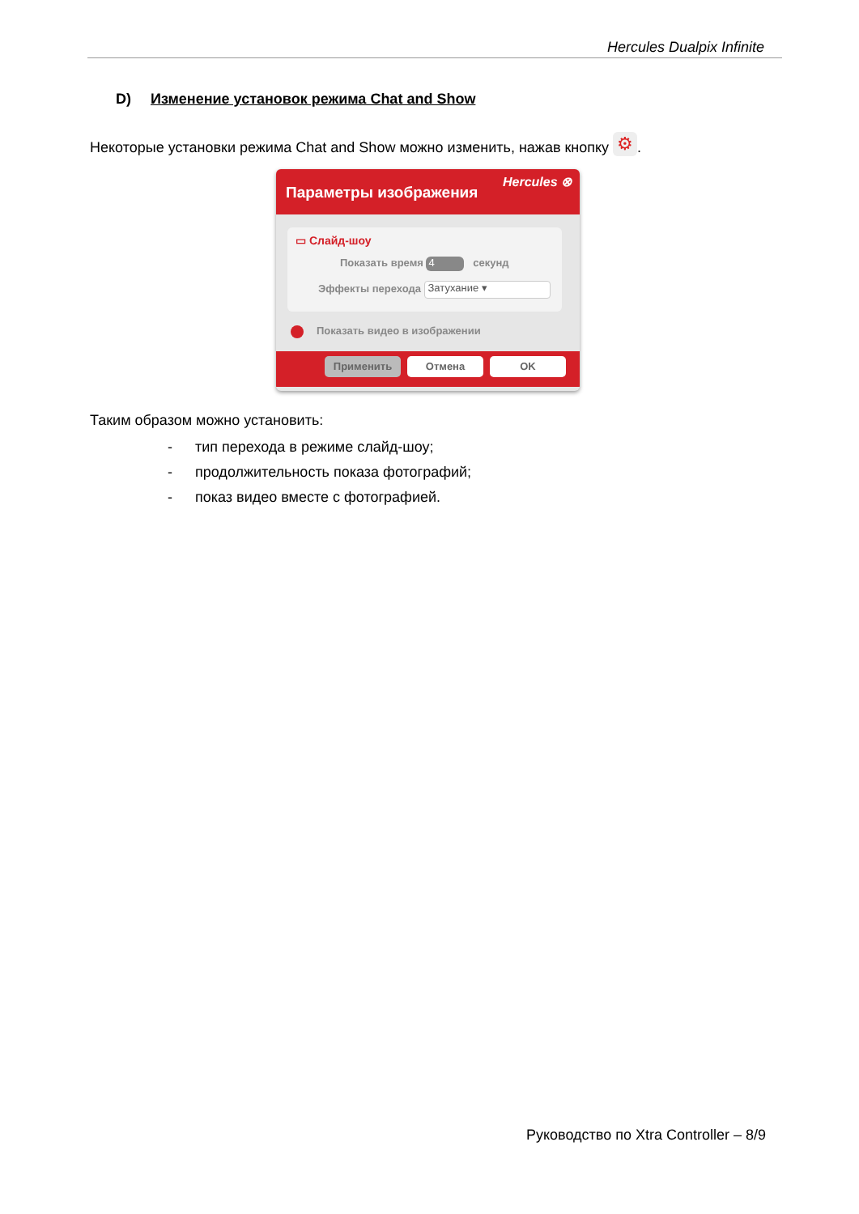Hercules Dualpix Infinite
D) Изменение установок режима Chat and Show
Некоторые установки режима Chat and Show можно изменить, нажав кнопку ⚙.
Параметры изображения
Hercules ⊗
▭ Слайд-шоу
Показать время 4 секунд
Эффекты перехода Затухание ▾
Показать видео в изображении
Применить Отмена OK
Таким образом можно установить:
- тип перехода в режиме слайд-шоу;
- продолжительность показа фотографий;
- показ видео вместе с фотографией.
Руководство по Xtra Controller – 8/9